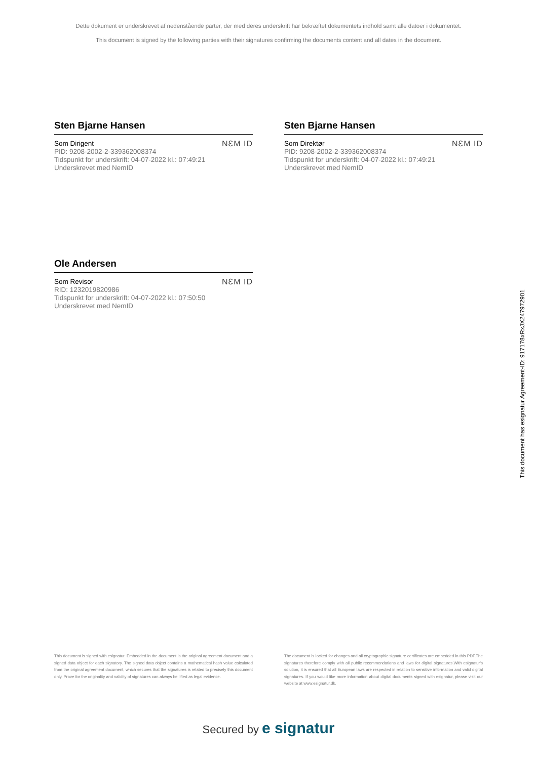Dette dokument er underskrevet af nedenstående parter, der med deres underskrift har bekræftet dokumentets indhold samt alle datoer i dokumentet.
This document is signed by the following parties with their signatures confirming the documents content and all dates in the document.
Sten Bjarne Hansen
Som Dirigent
PID: 9208-2002-2-339362008374
Tidspunkt for underskrift: 04-07-2022 kl.: 07:49:21
Underskrevet med NemID
NƐM ID
Sten Bjarne Hansen
Som Direktør
PID: 9208-2002-2-339362008374
Tidspunkt for underskrift: 04-07-2022 kl.: 07:49:21
Underskrevet med NemID
NƐM ID
Ole Andersen
Som Revisor
RID: 1232019820986
Tidspunkt for underskrift: 04-07-2022 kl.: 07:50:50
Underskrevet med NemID
NƐM ID
This document has esignatur Agreement-ID: 917178xRxJX247972901
This document is signed with esignatur. Embedded in the document is the original agreement document and a signed data object for each signatory. The signed data object contains a mathematical hash value calculated from the original agreement document, which secures that the signatures is related to precisely this document only. Prove for the originality and validity of signatures can always be lifted as legal evidence.
The document is locked for changes and all cryptographic signature certificates are embedded in this PDF.The signatures therefore comply with all public recommendations and laws for digital signatures.With esignatur's solution, it is ensured that all European laws are respected in relation to sensitive information and valid digital signatures. If you would like more information about digital documents signed with esignatur, please visit our website at www.esignatur.dk.
Secured by e signatur